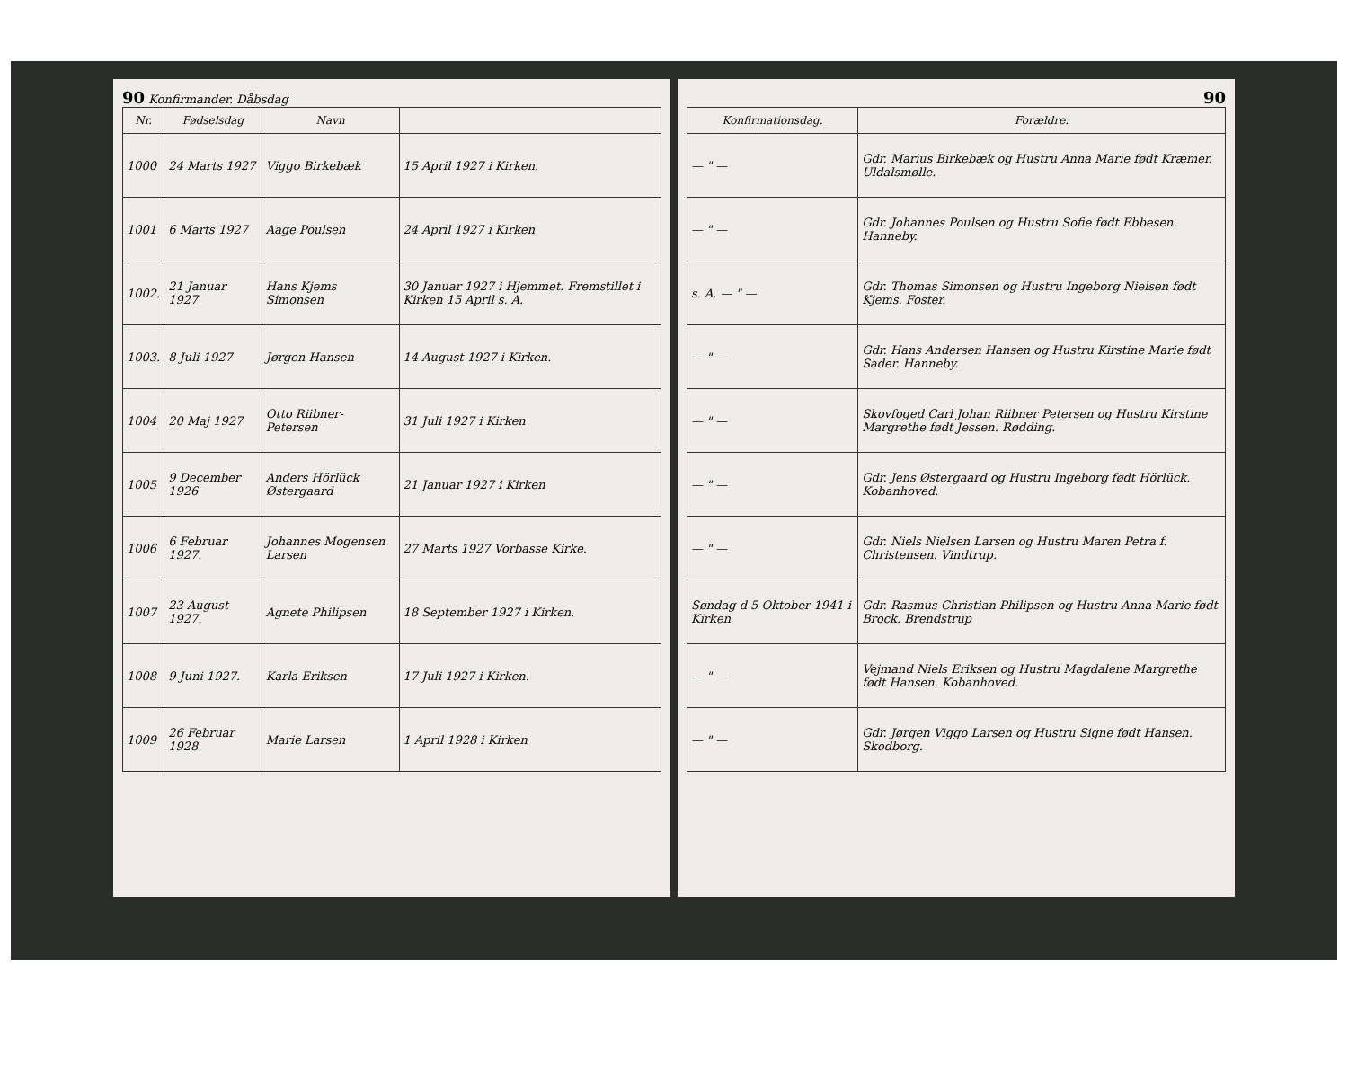90 Konfirmander. Dåbsdag
| Nr. | Fødselsdag | Navn | |
| --- | --- | --- | --- |
| 1000 | 24 Marts 1927 | Viggo Birkebæk | 15 April 1927 i Kirken. |
| 1001 | 6 Marts 1927 | Aage Poulsen | 24 April 1927 i Kirken |
| 1002. | 21 Januar 1927 | Hans Kjems Simonsen | 30 Januar 1927 i Hjemmet. Fremstillet i Kirken 15 April s. A. |
| 1003. | 8 Juli 1927 | Jørgen Hansen | 14 August 1927 i Kirken. |
| 1004 | 20 Maj 1927 | Otto Riibner-Petersen | 31 Juli 1927 i Kirken |
| 1005 | 9 December 1926 | Anders Hörlück Østergaard | 21 Januar 1927 i Kirken |
| 1006 | 6 Februar 1927. | Johannes Mogensen Larsen | 27 Marts 1927 Vorbasse Kirke. |
| 1007 | 23 August 1927. | Agnete Philipsen | 18 September 1927 i Kirken. |
| 1008 | 9 Juni 1927. | Karla Eriksen | 17 Juli 1927 i Kirken. |
| 1009 | 26 Februar 1928 | Marie Larsen | 1 April 1928 i Kirken |
90
| Konfirmationsdag. | Forældre. |
| --- | --- |
| — " — | Gdr. Marius Birkebæk og Hustru Anna Marie født Kræmer. Uldalsmølle. |
| — " — | Gdr. Johannes Poulsen og Hustru Sofie født Ebbesen. Hanneby. |
| s. A. — " — | Gdr. Thomas Simonsen og Hustru Ingeborg Nielsen født Kjems. Foster. |
| — " — | Gdr. Hans Andersen Hansen og Hustru Kirstine Marie født Sader. Hanneby. |
| — " — | Skovfoged Carl Johan Riibner Petersen og Hustru Kirstine Margrethe født Jessen. Rødding. |
| — " — | Gdr. Jens Østergaard og Hustru Ingeborg født Hörlück. Kobanhoved. |
| — " — | Gdr. Niels Nielsen Larsen og Hustru Maren Petra f. Christensen. Vindtrup. |
| Søndag d 5 Oktober 1941 i Kirken | Gdr. Rasmus Christian Philipsen og Hustru Anna Marie født Brock. Brendstrup |
| — " — | Vejmand Niels Eriksen og Hustru Magdalene Margrethe født Hansen. Kobanhoved. |
| — " — | Gdr. Jørgen Viggo Larsen og Hustru Signe født Hansen. Skodborg. |